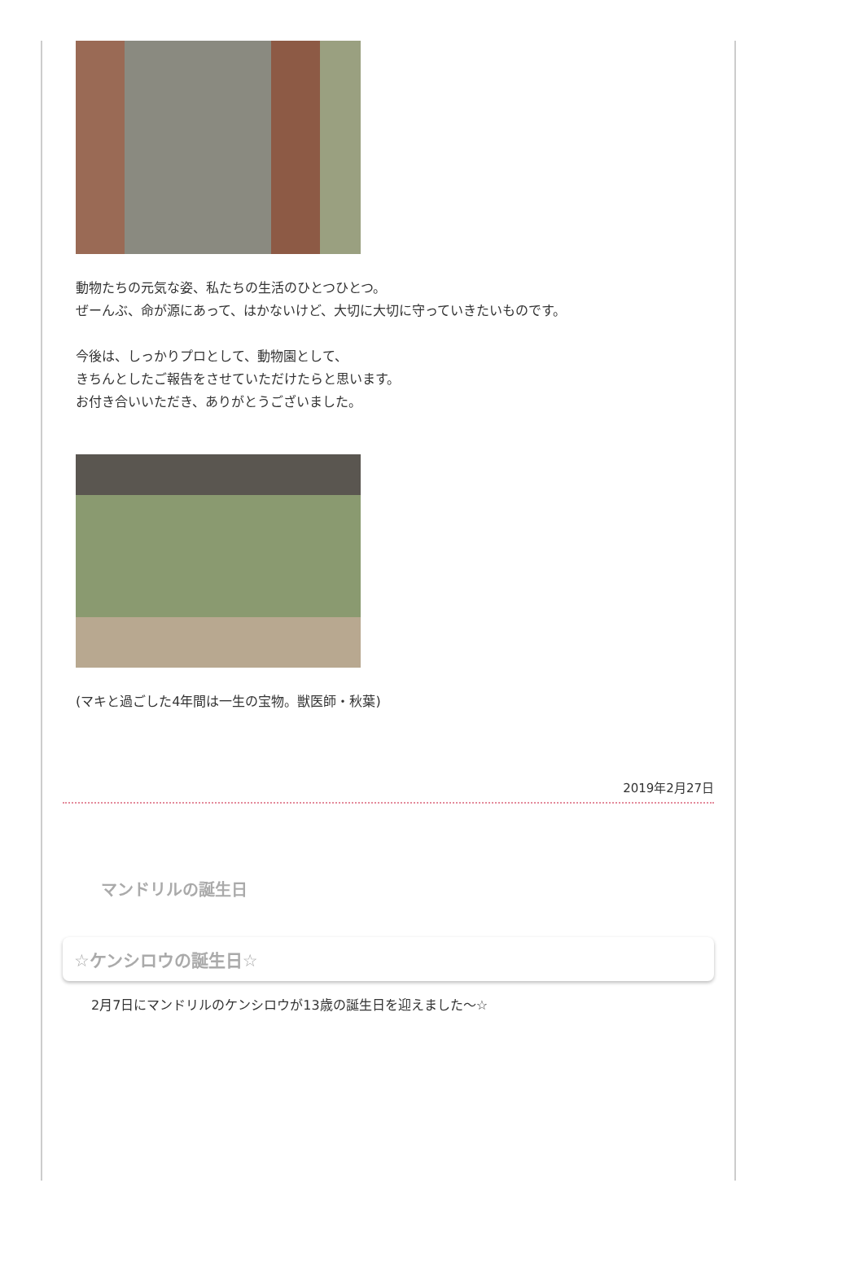動物たちの元気な姿、私たちの生活のひとつひとつ。
ぜーんぶ、命が源にあって、はかないけど、大切に大切に守っていきたいものです。
今後は、しっかりプロとして、動物園として、
きちんとしたご報告をさせていただけたらと思います。
お付き合いいただき、ありがとうございました。
(マキと過ごした4年間は一生の宝物。獣医師・秋葉)
2019年2月27日
マンドリルの誕生日
☆ケンシロウの誕生日☆
2月7日にマンドリルのケンシロウが13歳の誕生日を迎えました～☆